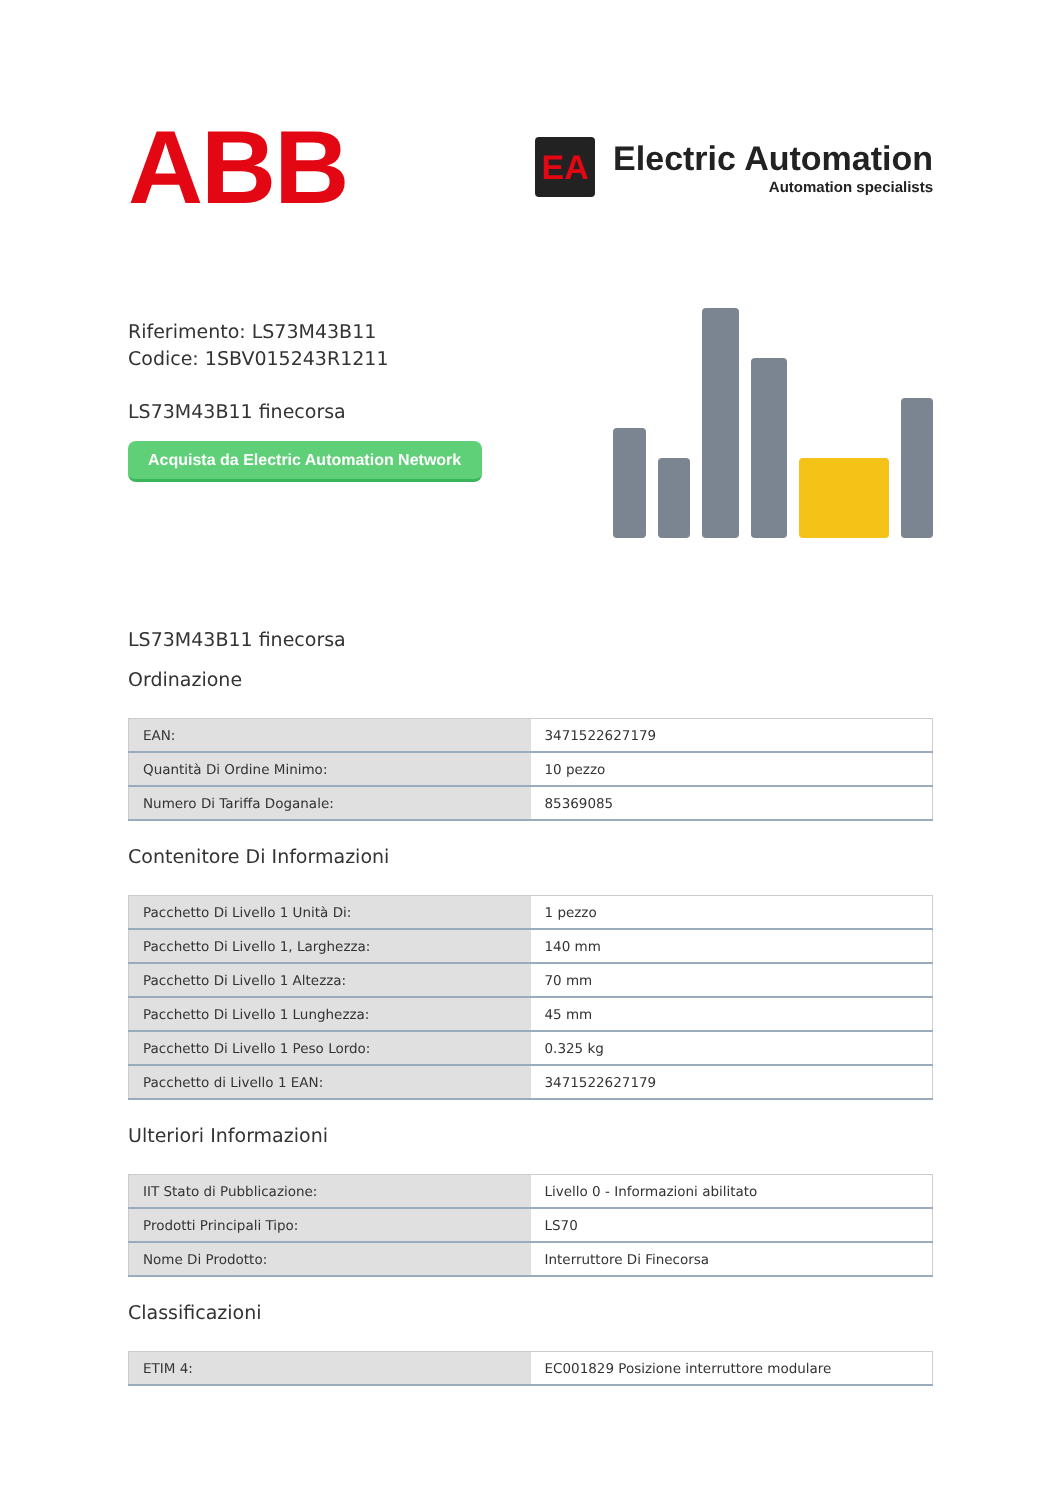ABB
EA
Electric Automation
Automation specialists
Riferimento: LS73M43B11
Codice: 1SBV015243R1211
LS73M43B11 finecorsa
Acquista da Electric Automation Network
LS73M43B11 finecorsa
Ordinazione
| EAN: | 3471522627179 |
| Quantità Di Ordine Minimo: | 10 pezzo |
| Numero Di Tariffa Doganale: | 85369085 |
Contenitore Di Informazioni
| Pacchetto Di Livello 1 Unità Di: | 1 pezzo |
| Pacchetto Di Livello 1, Larghezza: | 140 mm |
| Pacchetto Di Livello 1 Altezza: | 70 mm |
| Pacchetto Di Livello 1 Lunghezza: | 45 mm |
| Pacchetto Di Livello 1 Peso Lordo: | 0.325 kg |
| Pacchetto di Livello 1 EAN: | 3471522627179 |
Ulteriori Informazioni
| IIT Stato di Pubblicazione: | Livello 0 - Informazioni abilitato |
| Prodotti Principali Tipo: | LS70 |
| Nome Di Prodotto: | Interruttore Di Finecorsa |
Classificazioni
| ETIM 4: | EC001829 Posizione interruttore modulare |